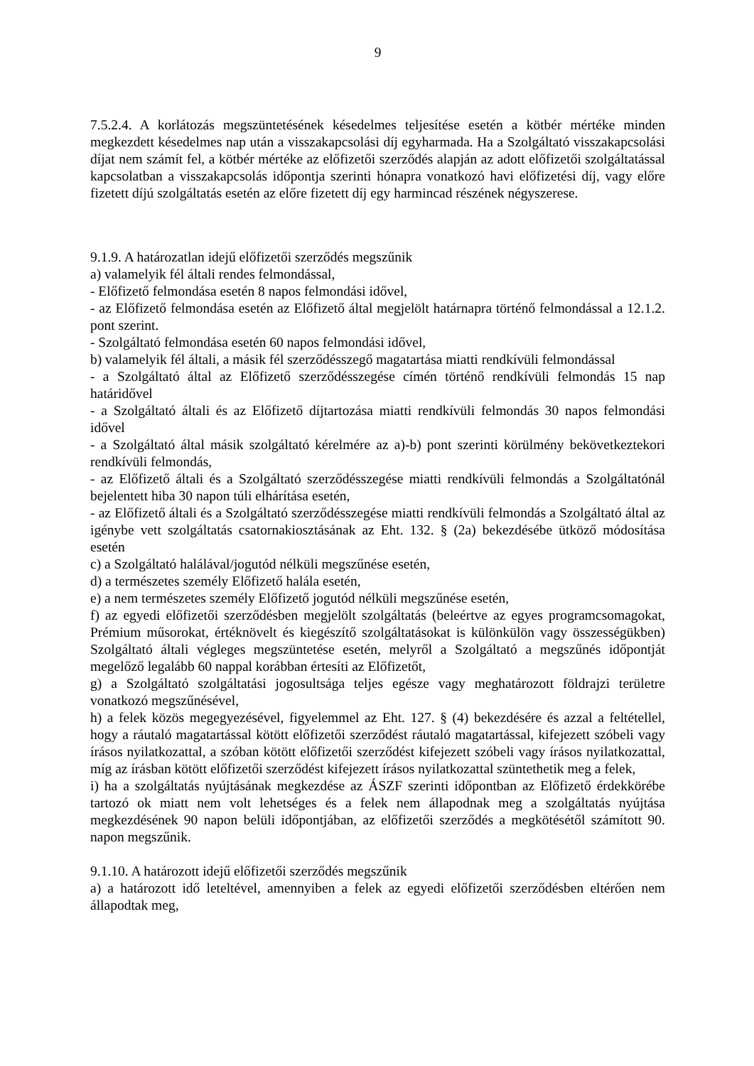9
7.5.2.4. A korlátozás megszüntetésének késedelmes teljesítése esetén a kötbér mértéke minden megkezdett késedelmes nap után a visszakapcsolási díj egyharmada. Ha a Szolgáltató visszakapcsolási díjat nem számít fel, a kötbér mértéke az előfizetői szerződés alapján az adott előfizetői szolgáltatással kapcsolatban a visszakapcsolás időpontja szerinti hónapra vonatkozó havi előfizetési díj, vagy előre fizetett díjú szolgáltatás esetén az előre fizetett díj egy harmincad részének négyszerese.
9.1.9. A határozatlan idejű előfizetői szerződés megszűnik
a) valamelyik fél általi rendes felmondással,
- Előfizető felmondása esetén 8 napos felmondási idővel,
- az Előfizető felmondása esetén az Előfizető által megjelölt határnapra történő felmondással a 12.1.2. pont szerint.
- Szolgáltató felmondása esetén 60 napos felmondási idővel,
b) valamelyik fél általi, a másik fél szerződésszegő magatartása miatti rendkívüli felmondással
- a Szolgáltató által az Előfizető szerződésszegése címén történő rendkívüli felmondás 15 nap határidővel
- a Szolgáltató általi és az Előfizető díjtartozása miatti rendkívüli felmondás 30 napos felmondási idővel
- a Szolgáltató által másik szolgáltató kérelmére az a)-b) pont szerinti körülmény bekövetkeztekori rendkívüli felmondás,
- az Előfizető általi és a Szolgáltató szerződésszegése miatti rendkívüli felmondás a Szolgáltatónál bejelentett hiba 30 napon túli elhárítása esetén,
- az Előfizető általi és a Szolgáltató szerződésszegése miatti rendkívüli felmondás a Szolgáltató által az igénybe vett szolgáltatás csatornakiosztásának az Eht. 132. § (2a) bekezdésébe ütköző módosítása esetén
c) a Szolgáltató halálával/jogutód nélküli megszűnése esetén,
d) a természetes személy Előfizető halála esetén,
e) a nem természetes személy Előfizető jogutód nélküli megszűnése esetén,
f) az egyedi előfizetői szerződésben megjelölt szolgáltatás (beleértve az egyes programcsomagokat, Prémium műsorokat, értéknövelt és kiegészítő szolgáltatásokat is különkülön vagy összességükben) Szolgáltató általi végleges megszüntetése esetén, melyről a Szolgáltató a megszűnés időpontját megelőző legalább 60 nappal korábban értesíti az Előfizetőt,
g) a Szolgáltató szolgáltatási jogosultsága teljes egésze vagy meghatározott földrajzi területre vonatkozó megszűnésével,
h) a felek közös megegyezésével, figyelemmel az Eht. 127. § (4) bekezdésére és azzal a feltétellel, hogy a ráutaló magatartással kötött előfizetői szerződést ráutaló magatartással, kifejezett szóbeli vagy írásos nyilatkozattal, a szóban kötött előfizetői szerződést kifejezett szóbeli vagy írásos nyilatkozattal, míg az írásban kötött előfizetői szerződést kifejezett írásos nyilatkozattal szüntethetik meg a felek,
i) ha a szolgáltatás nyújtásának megkezdése az ÁSZF szerinti időpontban az Előfizető érdekkörébe tartozó ok miatt nem volt lehetséges és a felek nem állapodnak meg a szolgáltatás nyújtása megkezdésének 90 napon belüli időpontjában, az előfizetői szerződés a megkötésétől számított 90. napon megszűnik.
9.1.10. A határozott idejű előfizetői szerződés megszűnik
a) a határozott idő leteltével, amennyiben a felek az egyedi előfizetői szerződésben eltérően nem állapodtak meg,